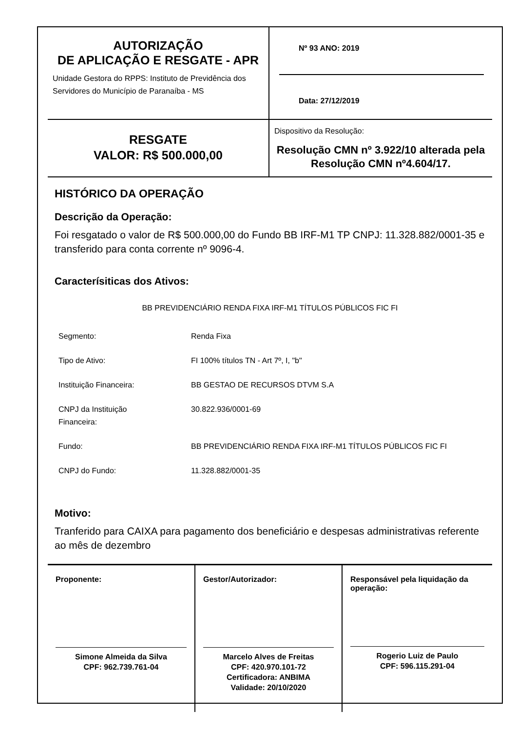AUTORIZAÇÃO
DE APLICAÇÃO E RESGATE - APR
Unidade Gestora do RPPS: Instituto de Previdência dos Servidores do Município de Paranaíba - MS
Nº 93 ANO: 2019
Data: 27/12/2019
RESGATE
VALOR: R$ 500.000,00
Dispositivo da Resolução:
Resolução CMN nº 3.922/10 alterada pela Resolução CMN nº4.604/17.
HISTÓRICO DA OPERAÇÃO
Descrição da Operação:
Foi resgatado o valor de R$ 500.000,00 do Fundo BB IRF-M1 TP CNPJ: 11.328.882/0001-35 e transferido para conta corrente nº 9096-4.
Caracterísiticas dos Ativos:
BB PREVIDENCIÁRIO RENDA FIXA IRF-M1 TÍTULOS PÚBLICOS FIC FI
| Segmento: | Renda Fixa |
| Tipo de Ativo: | FI 100% títulos TN - Art 7º, I, "b" |
| Instituição Financeira: | BB GESTAO DE RECURSOS DTVM S.A |
| CNPJ da Instituição Financeira: | 30.822.936/0001-69 |
| Fundo: | BB PREVIDENCIÁRIO RENDA FIXA IRF-M1 TÍTULOS PÚBLICOS FIC FI |
| CNPJ do Fundo: | 11.328.882/0001-35 |
Motivo:
Tranferido para CAIXA para pagamento dos beneficiário e despesas administrativas referente ao mês de dezembro
Proponente:
Simone Almeida da Silva
CPF: 962.739.761-04
Gestor/Autorizador:
Marcelo Alves de Freitas
CPF: 420.970.101-72
Certificadora: ANBIMA
Validade: 20/10/2020
Responsável pela liquidação da operação:
Rogerio Luiz de Paulo
CPF: 596.115.291-04